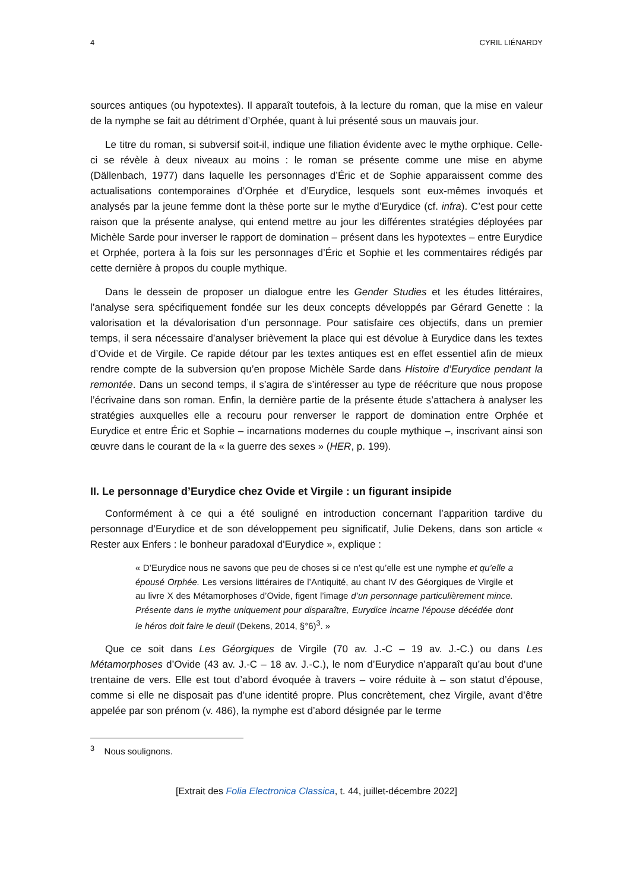4 CYRIL LIÉNARDY
sources antiques (ou hypotextes). Il apparaît toutefois, à la lecture du roman, que la mise en valeur de la nymphe se fait au détriment d’Orphée, quant à lui présenté sous un mauvais jour.
Le titre du roman, si subversif soit-il, indique une filiation évidente avec le mythe orphique. Celle-ci se révèle à deux niveaux au moins : le roman se présente comme une mise en abyme (Dällenbach, 1977) dans laquelle les personnages d’Éric et de Sophie apparaissent comme des actualisations contemporaines d’Orphée et d’Eurydice, lesquels sont eux-mêmes invoqués et analysés par la jeune femme dont la thèse porte sur le mythe d’Eurydice (cf. infra). C’est pour cette raison que la présente analyse, qui entend mettre au jour les différentes stratégies déployées par Michèle Sarde pour inverser le rapport de domination – présent dans les hypotextes – entre Eurydice et Orphée, portera à la fois sur les personnages d’Éric et Sophie et les commentaires rédigés par cette dernière à propos du couple mythique.
Dans le dessein de proposer un dialogue entre les Gender Studies et les études littéraires, l’analyse sera spécifiquement fondée sur les deux concepts développés par Gérard Genette : la valorisation et la dévalorisation d’un personnage. Pour satisfaire ces objectifs, dans un premier temps, il sera nécessaire d’analyser brièvement la place qui est dévolue à Eurydice dans les textes d’Ovide et de Virgile. Ce rapide détour par les textes antiques est en effet essentiel afin de mieux rendre compte de la subversion qu’en propose Michèle Sarde dans Histoire d’Eurydice pendant la remontée. Dans un second temps, il s’agira de s’intéresser au type de réécriture que nous propose l’écrivaine dans son roman. Enfin, la dernière partie de la présente étude s’attachera à analyser les stratégies auxquelles elle a recouru pour renverser le rapport de domination entre Orphée et Eurydice et entre Éric et Sophie – incarnations modernes du couple mythique –, inscrivant ainsi son œuvre dans le courant de la « la guerre des sexes » (HER, p. 199).
II. Le personnage d’Eurydice chez Ovide et Virgile : un figurant insipide
Conformément à ce qui a été souligné en introduction concernant l’apparition tardive du personnage d’Eurydice et de son développement peu significatif, Julie Dekens, dans son article « Rester aux Enfers : le bonheur paradoxal d'Eurydice », explique :
« D’Eurydice nous ne savons que peu de choses si ce n’est qu’elle est une nymphe et qu’elle a épousé Orphée. Les versions littéraires de l’Antiquité, au chant IV des Géorgiques de Virgile et au livre X des Métamorphoses d’Ovide, figent l’image d’un personnage particulièrement mince. Présente dans le mythe uniquement pour disparaître, Eurydice incarne l’épouse décédée dont le héros doit faire le deuil (Dekens, 2014, §°6)<sup>3</sup>. »
Que ce soit dans Les Géorgiques de Virgile (70 av. J.-C – 19 av. J.-C.) ou dans Les Métamorphoses d’Ovide (43 av. J.-C – 18 av. J.-C.), le nom d’Eurydice n’apparaît qu’au bout d’une trentaine de vers. Elle est tout d’abord évoquée à travers – voire réduite à – son statut d’épouse, comme si elle ne disposait pas d’une identité propre. Plus concrètement, chez Virgile, avant d’être appelée par son prénom (v. 486), la nymphe est d’abord désignée par le terme
<sup>3</sup> Nous soulignons.
[Extrait des Folia Electronica Classica, t. 44, juillet-décembre 2022]